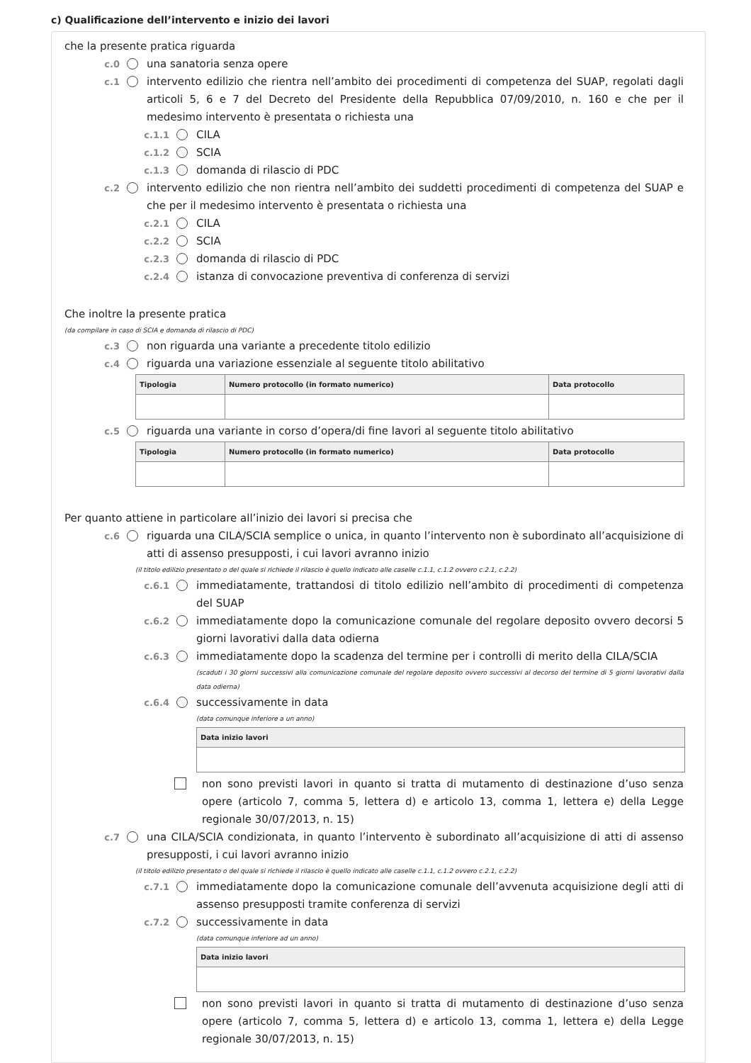c) Qualificazione dell’intervento e inizio dei lavori
che la presente pratica riguarda
c.0 una sanatoria senza opere
c.1 intervento edilizio che rientra nell’ambito dei procedimenti di competenza del SUAP, regolati dagli articoli 5, 6 e 7 del Decreto del Presidente della Repubblica 07/09/2010, n. 160 e che per il medesimo intervento è presentata o richiesta una
c.1.1 CILA
c.1.2 SCIA
c.1.3 domanda di rilascio di PDC
c.2 intervento edilizio che non rientra nell’ambito dei suddetti procedimenti di competenza del SUAP e che per il medesimo intervento è presentata o richiesta una
c.2.1 CILA
c.2.2 SCIA
c.2.3 domanda di rilascio di PDC
c.2.4 istanza di convocazione preventiva di conferenza di servizi
Che inoltre la presente pratica
(da compilare in caso di SCIA e domanda di rilascio di PDC)
c.3 non riguarda una variante a precedente titolo edilizio
c.4 riguarda una variazione essenziale al seguente titolo abilitativo
| Tipologia | Numero protocollo (in formato numerico) | Data protocollo |
| --- | --- | --- |
c.5 riguarda una variante in corso d’opera/di fine lavori al seguente titolo abilitativo
| Tipologia | Numero protocollo (in formato numerico) | Data protocollo |
| --- | --- | --- |
Per quanto attiene in particolare all’inizio dei lavori si precisa che
c.6 riguarda una CILA/SCIA semplice o unica, in quanto l’intervento non è subordinato all’acquisizione di atti di assenso presupposti, i cui lavori avranno inizio
(il titolo edilizio presentato o del quale si richiede il rilascio è quello indicato alle caselle c.1.1, c.1.2 ovvero c.2.1, c.2.2)
c.6.1 immediatamente, trattandosi di titolo edilizio nell’ambito di procedimenti di competenza del SUAP
c.6.2 immediatamente dopo la comunicazione comunale del regolare deposito ovvero decorsi 5 giorni lavorativi dalla data odierna
c.6.3 immediatamente dopo la scadenza del termine per i controlli di merito della CILA/SCIA
(scaduti i 30 giorni successivi alla comunicazione comunale del regolare deposito ovvero successivi al decorso del termine di 5 giorni lavorativi dalla data odierna)
c.6.4 successivamente in data
(data comunque inferiore a un anno)
| Data inizio lavori |
| --- |
non sono previsti lavori in quanto si tratta di mutamento di destinazione d’uso senza opere (articolo 7, comma 5, lettera d) e articolo 13, comma 1, lettera e) della Legge regionale 30/07/2013, n. 15)
c.7 una CILA/SCIA condizionata, in quanto l’intervento è subordinato all’acquisizione di atti di assenso presupposti, i cui lavori avranno inizio
(il titolo edilizio presentato o del quale si richiede il rilascio è quello indicato alle caselle c.1.1, c.1.2 ovvero c.2.1, c.2.2)
c.7.1 immediatamente dopo la comunicazione comunale dell’avvenuta acquisizione degli atti di assenso presupposti tramite conferenza di servizi
c.7.2 successivamente in data
(data comunque inferiore ad un anno)
| Data inizio lavori |
| --- |
non sono previsti lavori in quanto si tratta di mutamento di destinazione d’uso senza opere (articolo 7, comma 5, lettera d) e articolo 13, comma 1, lettera e) della Legge regionale 30/07/2013, n. 15)